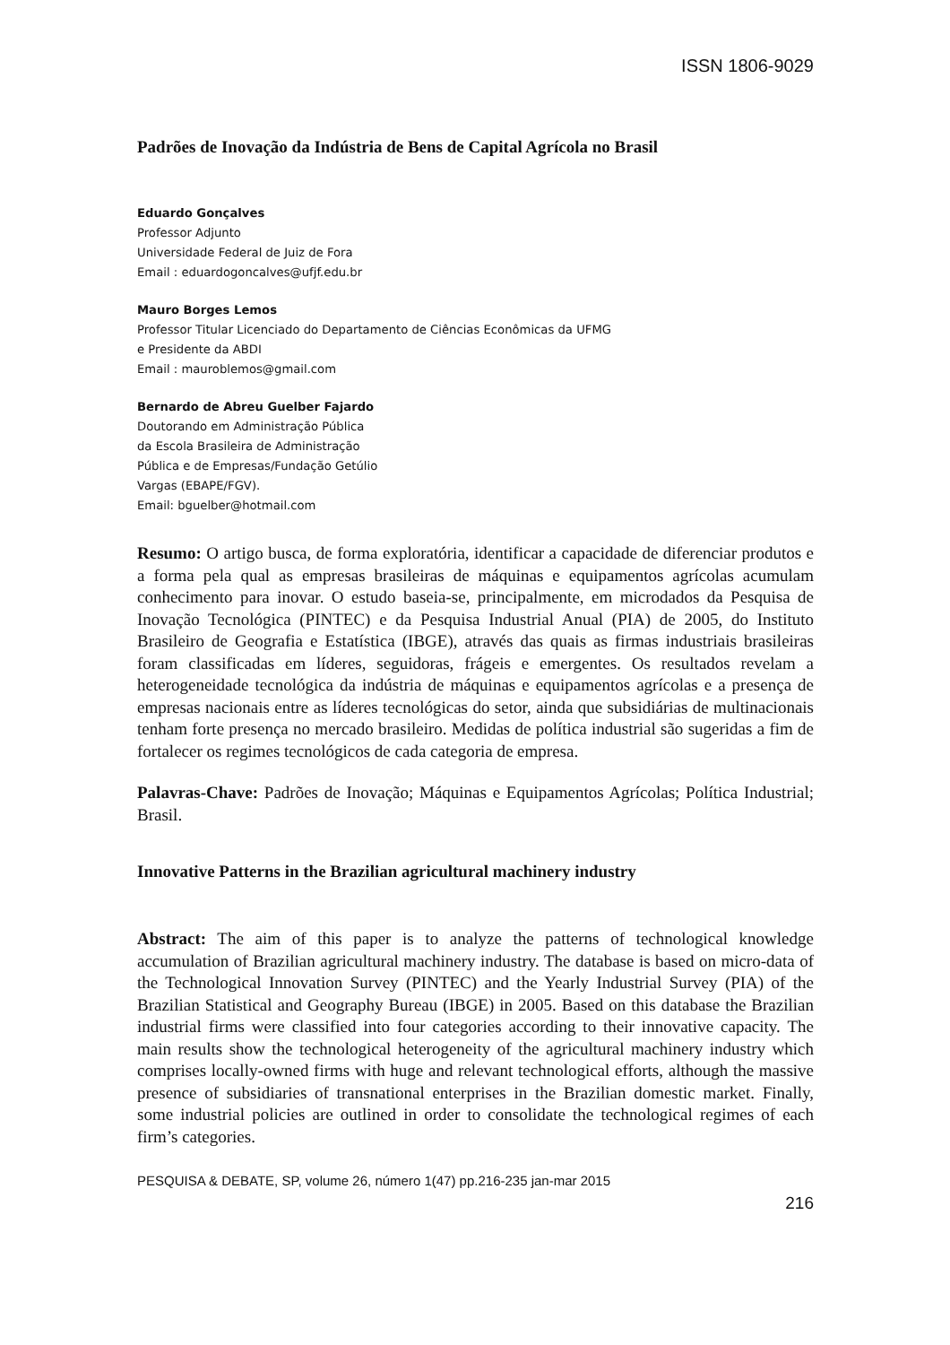ISSN 1806-9029
Padrões de Inovação da Indústria de Bens de Capital Agrícola no Brasil
Eduardo Gonçalves
Professor Adjunto
Universidade Federal de Juiz de Fora
Email : eduardogoncalves@ufjf.edu.br
Mauro Borges Lemos
Professor Titular Licenciado do Departamento de Ciências Econômicas da UFMG
e Presidente da ABDI
Email : mauroblemos@gmail.com
Bernardo de Abreu Guelber Fajardo
Doutorando em Administração Pública
da Escola Brasileira de Administração
Pública e de Empresas/Fundação Getúlio
Vargas (EBAPE/FGV).
Email: bguelber@hotmail.com
Resumo: O artigo busca, de forma exploratória, identificar a capacidade de diferenciar produtos e a forma pela qual as empresas brasileiras de máquinas e equipamentos agrícolas acumulam conhecimento para inovar. O estudo baseia-se, principalmente, em microdados da Pesquisa de Inovação Tecnológica (PINTEC) e da Pesquisa Industrial Anual (PIA) de 2005, do Instituto Brasileiro de Geografia e Estatística (IBGE), através das quais as firmas industriais brasileiras foram classificadas em líderes, seguidoras, frágeis e emergentes. Os resultados revelam a heterogeneidade tecnológica da indústria de máquinas e equipamentos agrícolas e a presença de empresas nacionais entre as líderes tecnológicas do setor, ainda que subsidiárias de multinacionais tenham forte presença no mercado brasileiro. Medidas de política industrial são sugeridas a fim de fortalecer os regimes tecnológicos de cada categoria de empresa.
Palavras-Chave: Padrões de Inovação; Máquinas e Equipamentos Agrícolas; Política Industrial; Brasil.
Innovative Patterns in the Brazilian agricultural machinery industry
Abstract: The aim of this paper is to analyze the patterns of technological knowledge accumulation of Brazilian agricultural machinery industry. The database is based on micro-data of the Technological Innovation Survey (PINTEC) and the Yearly Industrial Survey (PIA) of the Brazilian Statistical and Geography Bureau (IBGE) in 2005. Based on this database the Brazilian industrial firms were classified into four categories according to their innovative capacity. The main results show the technological heterogeneity of the agricultural machinery industry which comprises locally-owned firms with huge and relevant technological efforts, although the massive presence of subsidiaries of transnational enterprises in the Brazilian domestic market. Finally, some industrial policies are outlined in order to consolidate the technological regimes of each firm’s categories.
PESQUISA & DEBATE, SP, volume 26, número 1(47) pp.216-235 jan-mar 2015
216